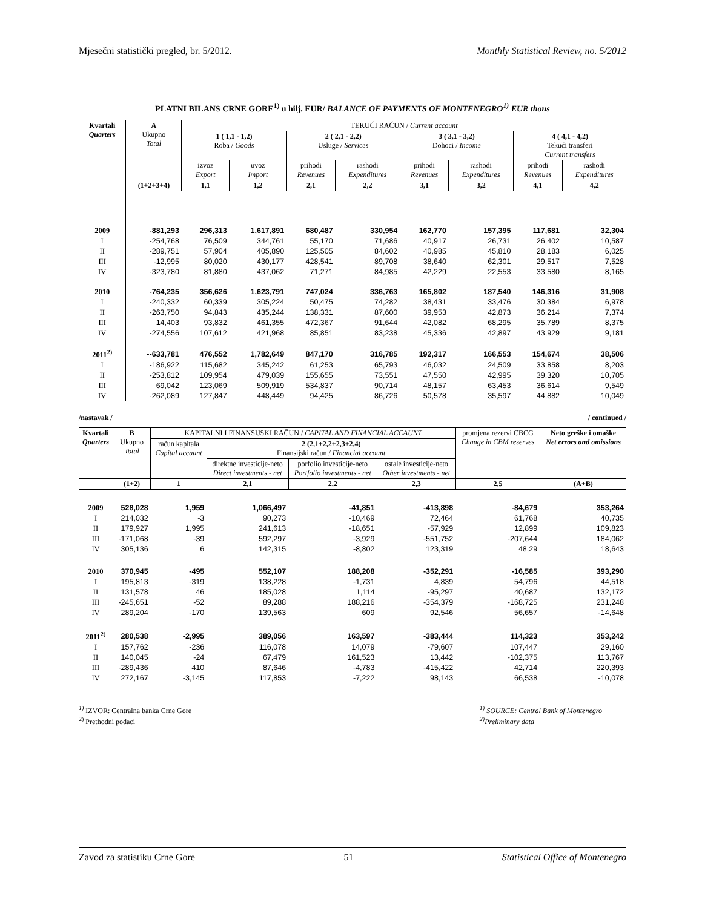Mjesečni statistički pregled, br. 5/2012. Monthly Statistical Review, no. 5/2012
PLATNI BILANS CRNE GORE<sup>1)</sup> u hilj. EUR/ BALANCE OF PAYMENTS OF MONTENEGRO<sup>1)</sup> EUR thous
| Kvartali Quarters | A Ukupno Total | TEKUĆI RAČUN / Current account | | | | | | | |
| --- | --- | --- | --- | --- | --- | --- | --- | --- | --- |
| | | 1 ( 1,1 - 1,2) Roba / Goods | | 2 ( 2,1 - 2,2) Usluge / Services | | 3 ( 3,1 - 3,2) Dohoci / Income | | 4 ( 4,1 - 4,2) Tekući transferi Current transfers | |
| | | izvoz Export | uvoz Import | prihodi Revenues | rashodi Expenditures | prihodi Revenues | rashodi Expenditures | prihodi Revenues | rashodi Expenditures |
| | (1+2+3+4) | 1,1 | 1,2 | 2,1 | 2,2 | 3,1 | 3,2 | 4,1 | 4,2 |
| 2009 | -881,293 | 296,313 | 1,617,891 | 680,487 | 330,954 | 162,770 | 157,395 | 117,681 | 32,304 |
| I | -254,768 | 76,509 | 344,761 | 55,170 | 71,686 | 40,917 | 26,731 | 26,402 | 10,587 |
| II | -289,751 | 57,904 | 405,890 | 125,505 | 84,602 | 40,985 | 45,810 | 28,183 | 6,025 |
| III | -12,995 | 80,020 | 430,177 | 428,541 | 89,708 | 38,640 | 62,301 | 29,517 | 7,528 |
| IV | -323,780 | 81,880 | 437,062 | 71,271 | 84,985 | 42,229 | 22,553 | 33,580 | 8,165 |
| 2010 | -764,235 | 356,626 | 1,623,791 | 747,024 | 336,763 | 165,802 | 187,540 | 146,316 | 31,908 |
| I | -240,332 | 60,339 | 305,224 | 50,475 | 74,282 | 38,431 | 33,476 | 30,384 | 6,978 |
| II | -263,750 | 94,843 | 435,244 | 138,331 | 87,600 | 39,953 | 42,873 | 36,214 | 7,374 |
| III | 14,403 | 93,832 | 461,355 | 472,367 | 91,644 | 42,082 | 68,295 | 35,789 | 8,375 |
| IV | -274,556 | 107,612 | 421,968 | 85,851 | 83,238 | 45,336 | 42,897 | 43,929 | 9,181 |
| 2011<sup>2)</sup> | --633,781 | 476,552 | 1,782,649 | 847,170 | 316,785 | 192,317 | 166,553 | 154,674 | 38,506 |
| I | -186,922 | 115,682 | 345,242 | 61,253 | 65,793 | 46,032 | 24,509 | 33,858 | 8,203 |
| II | -253,812 | 109,954 | 479,039 | 155,655 | 73,551 | 47,550 | 42,995 | 39,320 | 10,705 |
| III | 69,042 | 123,069 | 509,919 | 534,837 | 90,714 | 48,157 | 63,453 | 36,614 | 9,549 |
| IV | -262,089 | 127,847 | 448,449 | 94,425 | 86,726 | 50,578 | 35,597 | 44,882 | 10,049 |
/nastavak / / continued /
| Kvartali Quarters | B Ukupno Total | KAPITALNI I FINANSIJSKI RAČUN / CAPITAL AND FINANCIAL ACCAUNT | | | | promjena rezervi CBCG Change in CBM reserves | Neto greške i omaške Net errors and omissions |
| --- | --- | --- | --- | --- | --- | --- | --- |
| | | račun kapitala Capital accaunt | 2 (2,1+2,2+2,3+2,4) Finansijski račun / Financial account | | | | |
| | | | direktne investicije-neto Direct investments - net | porfolio investicije-neto Portfolio investments - net | ostale investicije-neto Other investments - net | | |
| | (1+2) | 1 | 2,1 | 2,2 | 2,3 | 2,5 | (A+B) |
| 2009 | 528,028 | 1,959 | 1,066,497 | -41,851 | -413,898 | -84,679 | 353,264 |
| I | 214,032 | -3 | 90,273 | -10,469 | 72,464 | 61,768 | 40,735 |
| II | 179,927 | 1,995 | 241,613 | -18,651 | -57,929 | 12,899 | 109,823 |
| III | -171,068 | -39 | 592,297 | -3,929 | -551,752 | -207,644 | 184,062 |
| IV | 305,136 | 6 | 142,315 | -8,802 | 123,319 | 48,29 | 18,643 |
| 2010 | 370,945 | -495 | 552,107 | 188,208 | -352,291 | -16,585 | 393,290 |
| I | 195,813 | -319 | 138,228 | -1,731 | 4,839 | 54,796 | 44,518 |
| II | 131,578 | 46 | 185,028 | 1,114 | -95,297 | 40,687 | 132,172 |
| III | -245,651 | -52 | 89,288 | 188,216 | -354,379 | -168,725 | 231,248 |
| IV | 289,204 | -170 | 139,563 | 609 | 92,546 | 56,657 | -14,648 |
| 2011<sup>2)</sup> | 280,538 | -2,995 | 389,056 | 163,597 | -383,444 | 114,323 | 353,242 |
| I | 157,762 | -236 | 116,078 | 14,079 | -79,607 | 107,447 | 29,160 |
| II | 140,045 | -24 | 67,479 | 161,523 | 13,442 | -102,375 | 113,767 |
| III | -289,436 | 410 | 87,646 | -4,783 | -415,422 | 42,714 | 220,393 |
| IV | 272,167 | -3,145 | 117,853 | -7,222 | 98,143 | 66,538 | -10,078 |
<sup>1)</sup> IZVOR: Centralna banka Crne Gore
<sup>2)</sup> Prethodni podaci
<sup>1)</sup> SOURCE: Central Bank of Montenegro
<sup>2)</sup> Preliminary data
Zavod za statistiku Crne Gore 51 Statistical Office of Montenegro